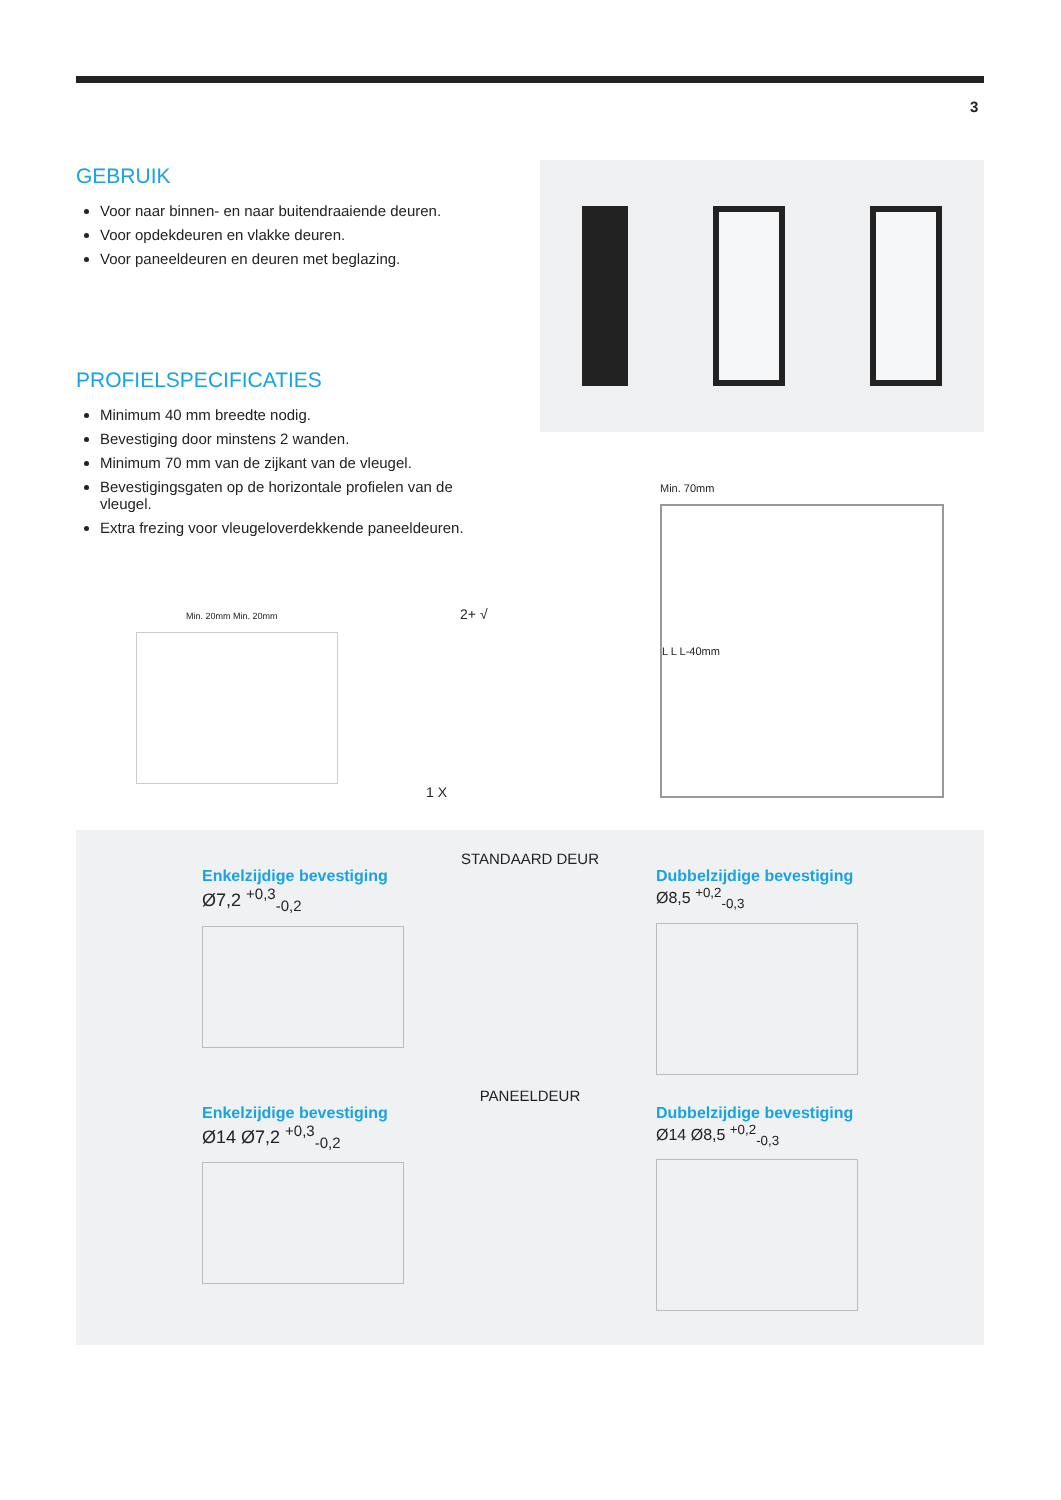3
GEBRUIK
Voor naar binnen- en naar buitendraaiende deuren.
Voor opdekdeuren en vlakke deuren.
Voor paneeldeuren en deuren met beglazing.
PROFIELSPECIFICATIES
Minimum 40 mm breedte nodig.
Bevestiging door minstens 2 wanden.
Minimum 70 mm van de zijkant van de vleugel.
Bevestigingsgaten op de horizontale profielen van de vleugel.
Extra frezing voor vleugeloverdekkende paneeldeuren.
Min. 20mm Min. 20mm 2+ √
1 X
Min. 70mm
L L L-40mm
STANDAARD DEUR
Enkelzijdige bevestiging
Ø7,2 <sup>+0,3</sup><sub>-0,2</sub>
Dubbelzijdige bevestiging
Ø8,5 <sup>+0,2</sup><sub>-0,3</sub>
PANEELDEUR
Enkelzijdige bevestiging
Ø14 Ø7,2 <sup>+0,3</sup><sub>-0,2</sub>
Dubbelzijdige bevestiging
Ø14 Ø8,5 <sup>+0,2</sup><sub>-0,3</sub>